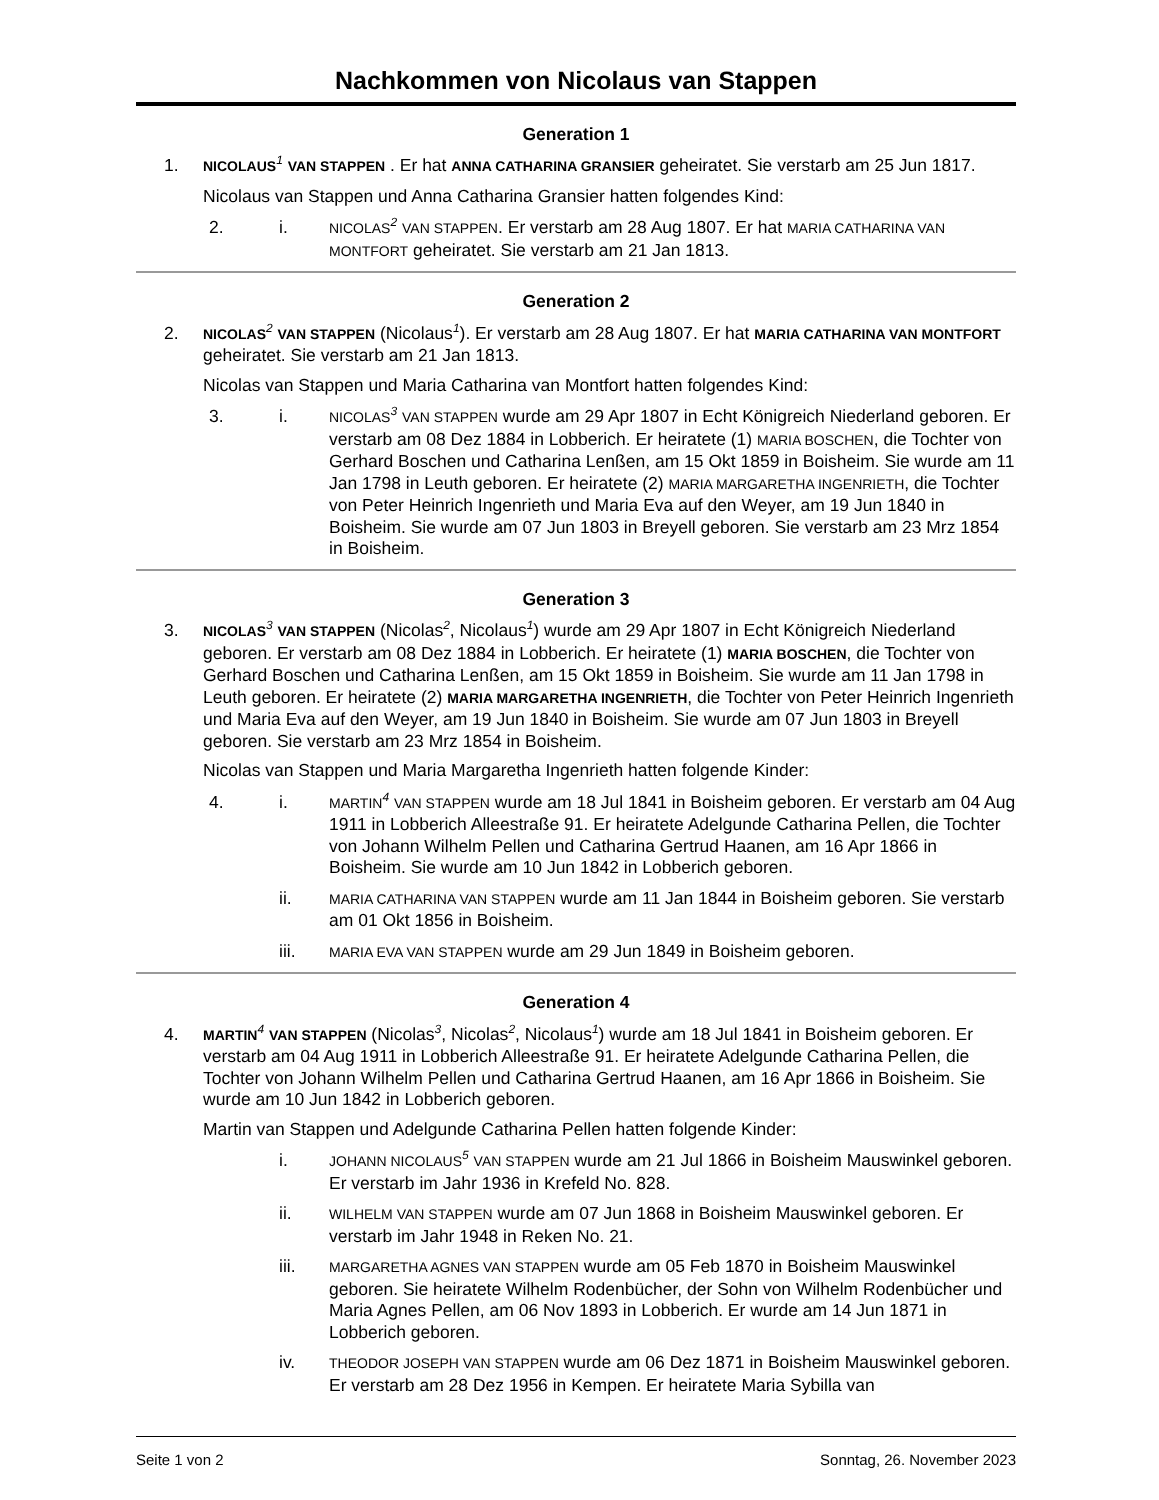Nachkommen von Nicolaus van Stappen
Generation 1
1.
NICOLAUS 1 VAN STAPPEN . Er hat ANNA CATHARINA GRANSIER geheiratet. Sie verstarb am 25 Jun 1817.
Nicolaus van Stappen und Anna Catharina Gransier hatten folgendes Kind:
2. i.
NICOLAS 2 VAN STAPPEN. Er verstarb am 28 Aug 1807. Er hat MARIA CATHARINA VAN MONTFORT geheiratet. Sie verstarb am 21 Jan 1813.
Generation 2
2.
NICOLAS 2 VAN STAPPEN (Nicolaus1). Er verstarb am 28 Aug 1807. Er hat MARIA CATHARINA VAN MONTFORT geheiratet. Sie verstarb am 21 Jan 1813.
Nicolas van Stappen und Maria Catharina van Montfort hatten folgendes Kind:
3. i.
NICOLAS 3 VAN STAPPEN wurde am 29 Apr 1807 in Echt Königreich Niederland geboren. Er verstarb am 08 Dez 1884 in Lobberich. Er heiratete (1) MARIA BOSCHEN, die Tochter von Gerhard Boschen und Catharina Lenßen, am 15 Okt 1859 in Boisheim. Sie wurde am 11 Jan 1798 in Leuth geboren. Er heiratete (2) MARIA MARGARETHA INGENRIETH, die Tochter von Peter Heinrich Ingenrieth und Maria Eva auf den Weyer, am 19 Jun 1840 in Boisheim. Sie wurde am 07 Jun 1803 in Breyell geboren. Sie verstarb am 23 Mrz 1854 in Boisheim.
Generation 3
3.
NICOLAS 3 VAN STAPPEN (Nicolas2, Nicolaus1) wurde am 29 Apr 1807 in Echt Königreich Niederland geboren. Er verstarb am 08 Dez 1884 in Lobberich. Er heiratete (1) MARIA BOSCHEN, die Tochter von Gerhard Boschen und Catharina Lenßen, am 15 Okt 1859 in Boisheim. Sie wurde am 11 Jan 1798 in Leuth geboren. Er heiratete (2) MARIA MARGARETHA INGENRIETH, die Tochter von Peter Heinrich Ingenrieth und Maria Eva auf den Weyer, am 19 Jun 1840 in Boisheim. Sie wurde am 07 Jun 1803 in Breyell geboren. Sie verstarb am 23 Mrz 1854 in Boisheim.
Nicolas van Stappen und Maria Margaretha Ingenrieth hatten folgende Kinder:
4. i.
MARTIN 4 VAN STAPPEN wurde am 18 Jul 1841 in Boisheim geboren. Er verstarb am 04 Aug 1911 in Lobberich Alleestraße 91. Er heiratete Adelgunde Catharina Pellen, die Tochter von Johann Wilhelm Pellen und Catharina Gertrud Haanen, am 16 Apr 1866 in Boisheim. Sie wurde am 10 Jun 1842 in Lobberich geboren.
ii.
MARIA CATHARINA VAN STAPPEN wurde am 11 Jan 1844 in Boisheim geboren. Sie verstarb am 01 Okt 1856 in Boisheim.
iii.
MARIA EVA VAN STAPPEN wurde am 29 Jun 1849 in Boisheim geboren.
Generation 4
4.
MARTIN 4 VAN STAPPEN (Nicolas3, Nicolas2, Nicolaus1) wurde am 18 Jul 1841 in Boisheim geboren. Er verstarb am 04 Aug 1911 in Lobberich Alleestraße 91. Er heiratete Adelgunde Catharina Pellen, die Tochter von Johann Wilhelm Pellen und Catharina Gertrud Haanen, am 16 Apr 1866 in Boisheim. Sie wurde am 10 Jun 1842 in Lobberich geboren.
Martin van Stappen und Adelgunde Catharina Pellen hatten folgende Kinder:
i.
JOHANN NICOLAUS 5 VAN STAPPEN wurde am 21 Jul 1866 in Boisheim Mauswinkel geboren. Er verstarb im Jahr 1936 in Krefeld No. 828.
ii.
WILHELM VAN STAPPEN wurde am 07 Jun 1868 in Boisheim Mauswinkel geboren. Er verstarb im Jahr 1948 in Reken No. 21.
iii.
MARGARETHA AGNES VAN STAPPEN wurde am 05 Feb 1870 in Boisheim Mauswinkel geboren. Sie heiratete Wilhelm Rodenbücher, der Sohn von Wilhelm Rodenbücher und Maria Agnes Pellen, am 06 Nov 1893 in Lobberich. Er wurde am 14 Jun 1871 in Lobberich geboren.
iv.
THEODOR JOSEPH VAN STAPPEN wurde am 06 Dez 1871 in Boisheim Mauswinkel geboren. Er verstarb am 28 Dez 1956 in Kempen. Er heiratete Maria Sybilla van
Seite 1 von 2 Sonntag, 26. November 2023